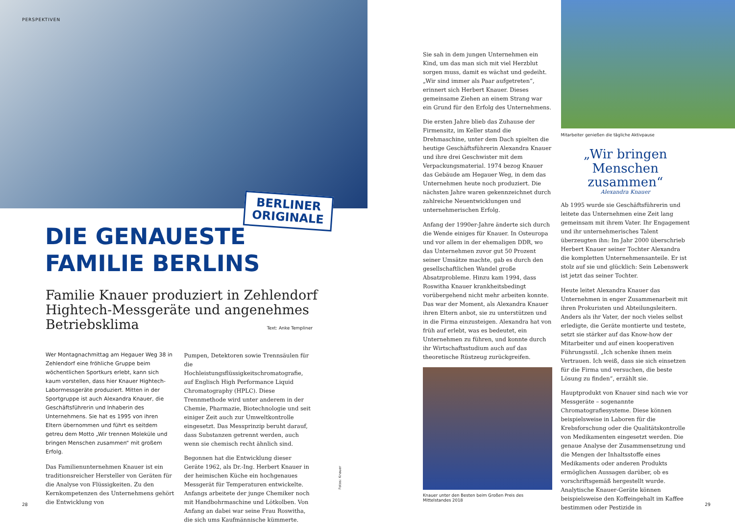PERSPEKTIVEN
BERLINER
ORIGINALE
DIE GENAUESTE
FAMILIE BERLINS
Familie Knauer produziert in Zehlendorf Hightech-Messgeräte und angenehmes Betriebsklima
Text: Anke Templiner
Wer Montagnachmittag am Hegauer Weg 38 in Zehlendorf eine fröhliche Gruppe beim wöchentlichen Sportkurs erlebt, kann sich kaum vorstellen, dass hier Knauer Hightech-Labormessgeräte produziert. Mitten in der Sportgruppe ist auch Alexandra Knauer, die Geschäftsführerin und Inhaberin des Unternehmens. Sie hat es 1995 von ihren Eltern übernommen und führt es seitdem getreu dem Motto „Wir trennen Moleküle und bringen Menschen zusammen“ mit großem Erfolg.
Das Familienunternehmen Knauer ist ein traditionsreicher Hersteller von Geräten für die Analyse von Flüssigkeiten. Zu den Kernkompetenzen des Unternehmens gehört die Entwicklung von
Pumpen, Detektoren sowie Trennsäulen für die Hochleistungsflüssigkeitschromatografie, auf Englisch High Performance Liquid Chromatography (HPLC). Diese Trennmethode wird unter anderem in der Chemie, Pharmazie, Biotechnologie und seit einiger Zeit auch zur Umweltkontrolle eingesetzt. Das Messprinzip beruht darauf, dass Substanzen getrennt werden, auch wenn sie chemisch recht ähnlich sind.
Begonnen hat die Entwicklung dieser Geräte 1962, als Dr.-Ing. Herbert Knauer in der heimischen Küche ein hochgenaues Messgerät für Temperaturen entwickelte. Anfangs arbeitete der junge Chemiker noch mit Handbohrmaschine und Lötkolben. Von Anfang an dabei war seine Frau Roswitha, die sich ums Kaufmännische kümmerte.
Fotos: Knauer
28
Sie sah in dem jungen Unternehmen ein Kind, um das man sich mit viel Herzblut sorgen muss, damit es wächst und gedeiht. „Wir sind immer als Paar aufgetreten“, erinnert sich Herbert Knauer. Dieses gemeinsame Ziehen an einem Strang war ein Grund für den Erfolg des Unternehmens.
Die ersten Jahre blieb das Zuhause der Firmensitz, im Keller stand die Drehmaschine, unter dem Dach spielten die heutige Geschäftsführerin Alexandra Knauer und ihre drei Geschwister mit dem Verpackungsmaterial. 1974 bezog Knauer das Gebäude am Hegauer Weg, in dem das Unternehmen heute noch produziert. Die nächsten Jahre waren gekennzeichnet durch zahlreiche Neuentwicklungen und unternehmerischen Erfolg.
Anfang der 1990er-Jahre änderte sich durch die Wende einiges für Knauer. In Osteuropa und vor allem in der ehemaligen DDR, wo das Unternehmen zuvor gut 50 Prozent seiner Umsätze machte, gab es durch den gesellschaftlichen Wandel große Absatzprobleme. Hinzu kam 1994, dass Roswitha Knauer krankheitsbedingt vorübergehend nicht mehr arbeiten konnte. Das war der Moment, als Alexandra Knauer ihren Eltern anbot, sie zu unterstützen und in die Firma einzusteigen. Alexandra hat von früh auf erlebt, was es bedeutet, ein Unternehmen zu führen, und konnte durch ihr Wirtschaftsstudium auch auf das theoretische Rüstzeug zurückgreifen.
Knauer unter den Besten beim Großen Preis des Mittelstandes 2018
Mitarbeiter genießen die tägliche Aktivpause
„Wir bringen Menschen zusammen“Alexandra Knauer
Ab 1995 wurde sie Geschäftsführerin und leitete das Unternehmen eine Zeit lang gemeinsam mit ihrem Vater. Ihr Engagement und ihr unternehmerisches Talent überzeugten ihn: Im Jahr 2000 überschrieb Herbert Knauer seiner Tochter Alexandra die kompletten Unternehmensanteile. Er ist stolz auf sie und glücklich: Sein Lebenswerk ist jetzt das seiner Tochter.
Heute leitet Alexandra Knauer das Unternehmen in enger Zusammenarbeit mit ihren Prokuristen und Abteilungsleitern. Anders als ihr Vater, der noch vieles selbst erledigte, die Geräte montierte und testete, setzt sie stärker auf das Know-how der Mitarbeiter und auf einen kooperativen Führungsstil. „Ich schenke ihnen mein Vertrauen. Ich weiß, dass sie sich einsetzen für die Firma und versuchen, die beste Lösung zu finden“, erzählt sie.
Hauptprodukt von Knauer sind nach wie vor Messgeräte – sogenannte Chromatografiesysteme. Diese können beispielsweise in Laboren für die Krebsforschung oder die Qualitätskontrolle von Medikamenten eingesetzt werden. Die genaue Analyse der Zusammensetzung und die Mengen der Inhaltsstoffe eines Medikaments oder anderen Produkts ermöglichen Aussagen darüber, ob es vorschriftsgemäß hergestellt wurde. Analytische Knauer-Geräte können beispielsweise den Koffeingehalt im Kaffee bestimmen oder Pestizide in
29